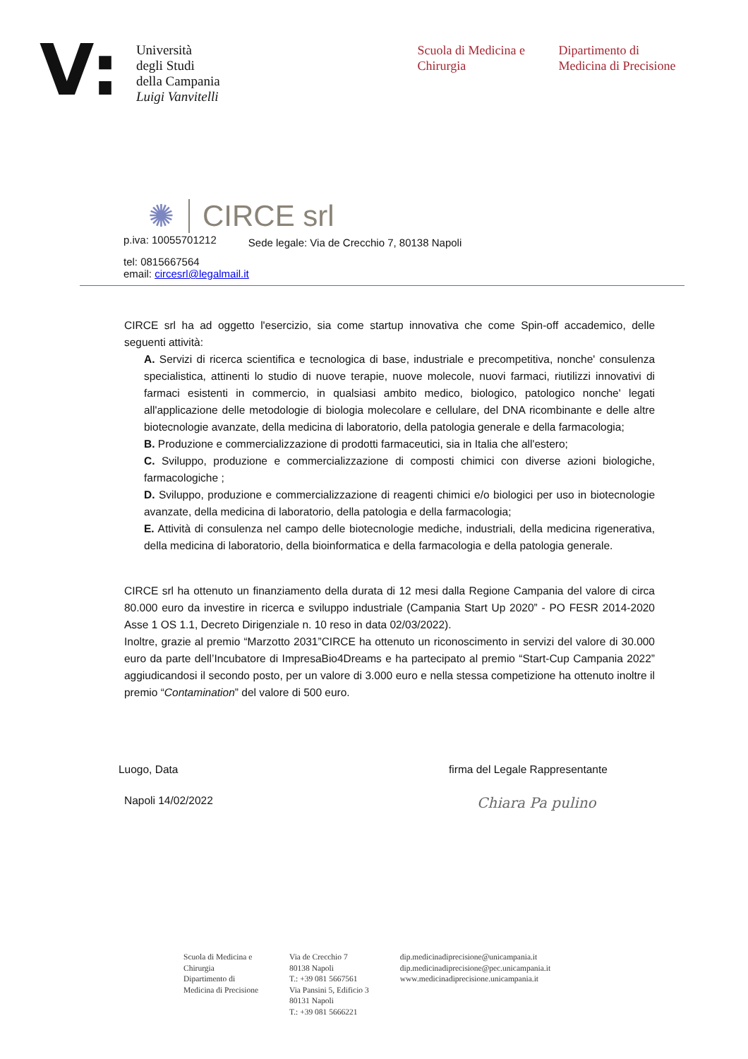V:
Università
degli Studi
della Campania
Luigi Vanvitelli
Scuola di Medicina e Chirurgia
Dipartimento di
Medicina di Precisione
✺ CIRCE srl
p.iva: 10055701212 Sede legale: Via de Crecchio 7, 80138 Napoli
tel: 0815667564
email: circesrl@legalmail.it
CIRCE srl ha ad oggetto l'esercizio, sia come startup innovativa che come Spin-off accademico, delle seguenti attività:
A. Servizi di ricerca scientifica e tecnologica di base, industriale e precompetitiva, nonche' consulenza specialistica, attinenti lo studio di nuove terapie, nuove molecole, nuovi farmaci, riutilizzi innovativi di farmaci esistenti in commercio, in qualsiasi ambito medico, biologico, patologico nonche' legati all'applicazione delle metodologie di biologia molecolare e cellulare, del DNA ricombinante e delle altre biotecnologie avanzate, della medicina di laboratorio, della patologia generale e della farmacologia;
B. Produzione e commercializzazione di prodotti farmaceutici, sia in Italia che all'estero;
C. Sviluppo, produzione e commercializzazione di composti chimici con diverse azioni biologiche, farmacologiche ;
D. Sviluppo, produzione e commercializzazione di reagenti chimici e/o biologici per uso in biotecnologie avanzate, della medicina di laboratorio, della patologia e della farmacologia;
E. Attività di consulenza nel campo delle biotecnologie mediche, industriali, della medicina rigenerativa, della medicina di laboratorio, della bioinformatica e della farmacologia e della patologia generale.
CIRCE srl ha ottenuto un finanziamento della durata di 12 mesi dalla Regione Campania del valore di circa 80.000 euro da investire in ricerca e sviluppo industriale (Campania Start Up 2020” - PO FESR 2014-2020 Asse 1 OS 1.1, Decreto Dirigenziale n. 10 reso in data 02/03/2022).
Inoltre, grazie al premio “Marzotto 2031”CIRCE ha ottenuto un riconoscimento in servizi del valore di 30.000 euro da parte dell’Incubatore di ImpresaBio4Dreams e ha partecipato al premio “Start-Cup Campania 2022” aggiudicandosi il secondo posto, per un valore di 3.000 euro e nella stessa competizione ha ottenuto inoltre il premio “Contamination” del valore di 500 euro.
Luogo, Data firma del Legale Rappresentante
Napoli 14/02/2022 Chiara Pa pulino
Scuola di Medicina e
Chirurgia
Dipartimento di
Medicina di Precisione
Via de Crecchio 7
80138 Napoli
T.: +39 081 5667561
Via Pansini 5, Edificio 3
80131 Napoli
T.: +39 081 5666221
dip.medicinadiprecisione@unicampania.it
dip.medicinadiprecisione@pec.unicampania.it
www.medicinadiprecisione.unicampania.it